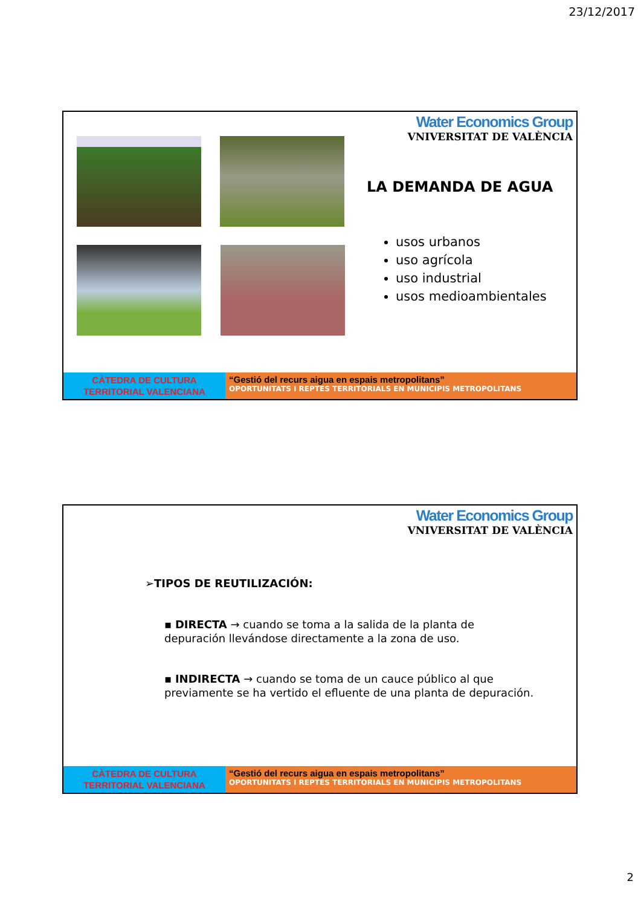23/12/2017
Water Economics Group
VNIVERSITAT DE VALÈNCIA
LA DEMANDA DE AGUA
usos urbanos
uso agrícola
uso industrial
usos medioambientales
CÀTEDRA DE CULTURA TERRITORIAL VALENCIANA
“Gestió del recurs aigua en espais metropolitans”
OPORTUNITATS I REPTES TERRITORIALS EN MUNICIPIS METROPOLITANS
Water Economics Group
VNIVERSITAT DE VALÈNCIA
➢TIPOS DE REUTILIZACIÓN:
▪ DIRECTA → cuando se toma a la salida de la planta de depuración llevándose directamente a la zona de uso.
▪ INDIRECTA → cuando se toma de un cauce público al que previamente se ha vertido el efluente de una planta de depuración.
CÀTEDRA DE CULTURA TERRITORIAL VALENCIANA
“Gestió del recurs aigua en espais metropolitans”
OPORTUNITATS I REPTES TERRITORIALS EN MUNICIPIS METROPOLITANS
2